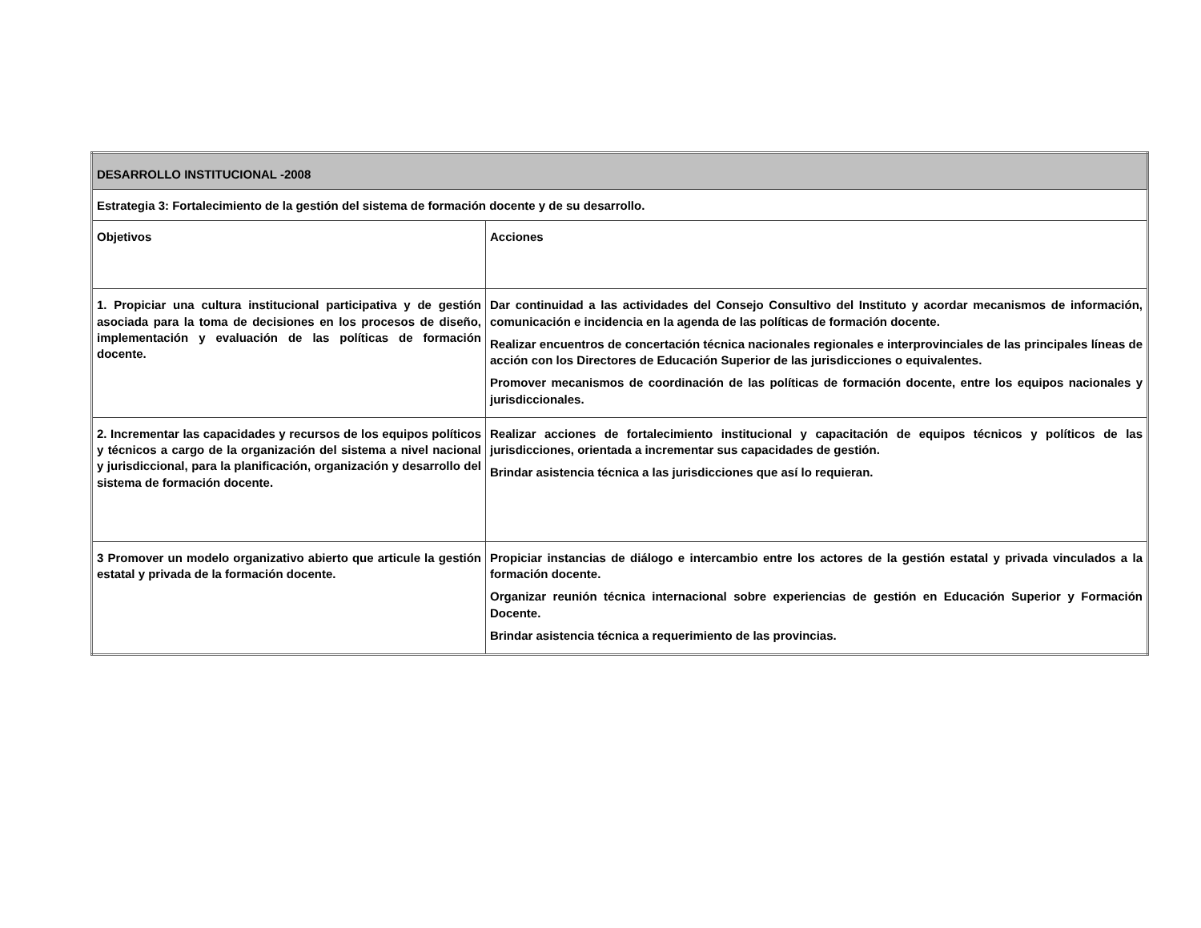| DESARROLLO INSTITUCIONAL -2008 | |
| Estrategia 3: Fortalecimiento de la gestión del sistema de formación docente y de su desarrollo. | |
| Objetivos | Acciones |
| 1. Propiciar una cultura institucional participativa y de gestión asociada para la toma de decisiones en los procesos de diseño, implementación y evaluación de las políticas de formación docente. | Dar continuidad a las actividades del Consejo Consultivo del Instituto y acordar mecanismos de información, comunicación e incidencia en la agenda de las políticas de formación docente. Realizar encuentros de concertación técnica nacionales regionales e interprovinciales de las principales líneas de acción con los Directores de Educación Superior de las jurisdicciones o equivalentes. Promover mecanismos de coordinación de las políticas de formación docente, entre los equipos nacionales y jurisdiccionales. |
| 2. Incrementar las capacidades y recursos de los equipos políticos y técnicos a cargo de la organización del sistema a nivel nacional y jurisdiccional, para la planificación, organización y desarrollo del sistema de formación docente. | Realizar acciones de fortalecimiento institucional y capacitación de equipos técnicos y políticos de las jurisdicciones, orientada a incrementar sus capacidades de gestión. Brindar asistencia técnica a las jurisdicciones que así lo requieran. |
| 3 Promover un modelo organizativo abierto que articule la gestión estatal y privada de la formación docente. | Propiciar instancias de diálogo e intercambio entre los actores de la gestión estatal y privada vinculados a la formación docente. Organizar reunión técnica internacional sobre experiencias de gestión en Educación Superior y Formación Docente. Brindar asistencia técnica a requerimiento de las provincias. |